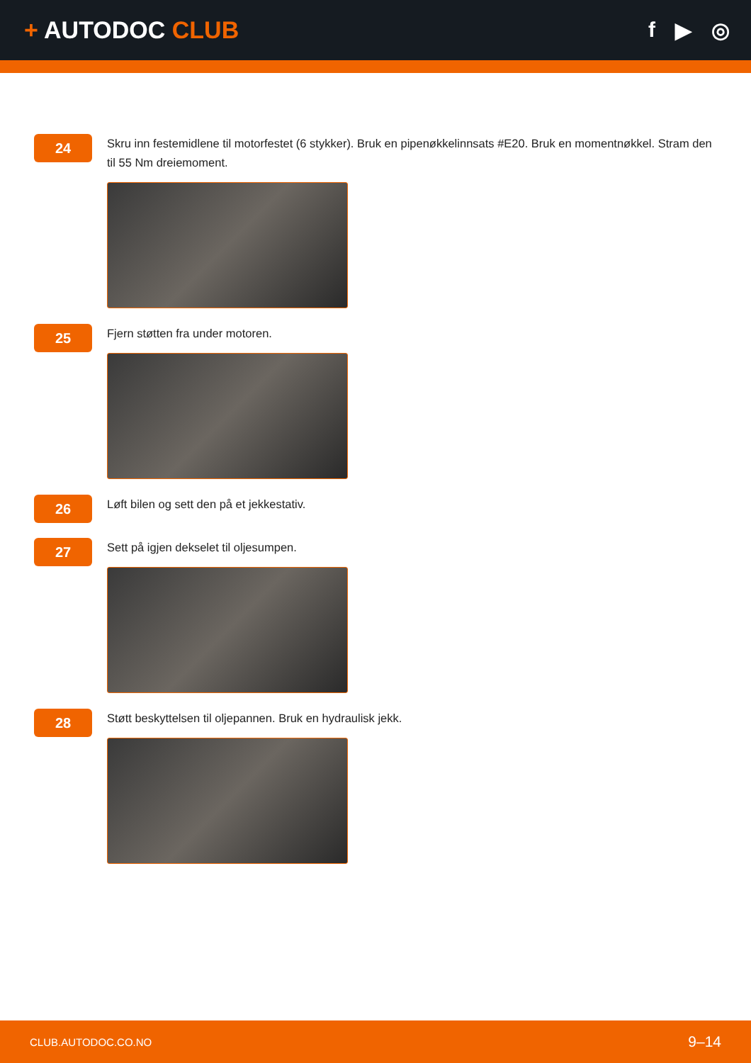+ AUTODOC CLUB f ▶ ◎
24
Skru inn festemidlene til motorfestet (6 stykker). Bruk en pipenøkkelinnsats #E20. Bruk en momentnøkkel. Stram den til 55 Nm dreiemoment.
25
Fjern støtten fra under motoren.
26
Løft bilen og sett den på et jekkestativ.
27
Sett på igjen dekselet til oljesumpen.
28
Støtt beskyttelsen til oljepannen. Bruk en hydraulisk jekk.
CLUB.AUTODOC.CO.NO 9–14